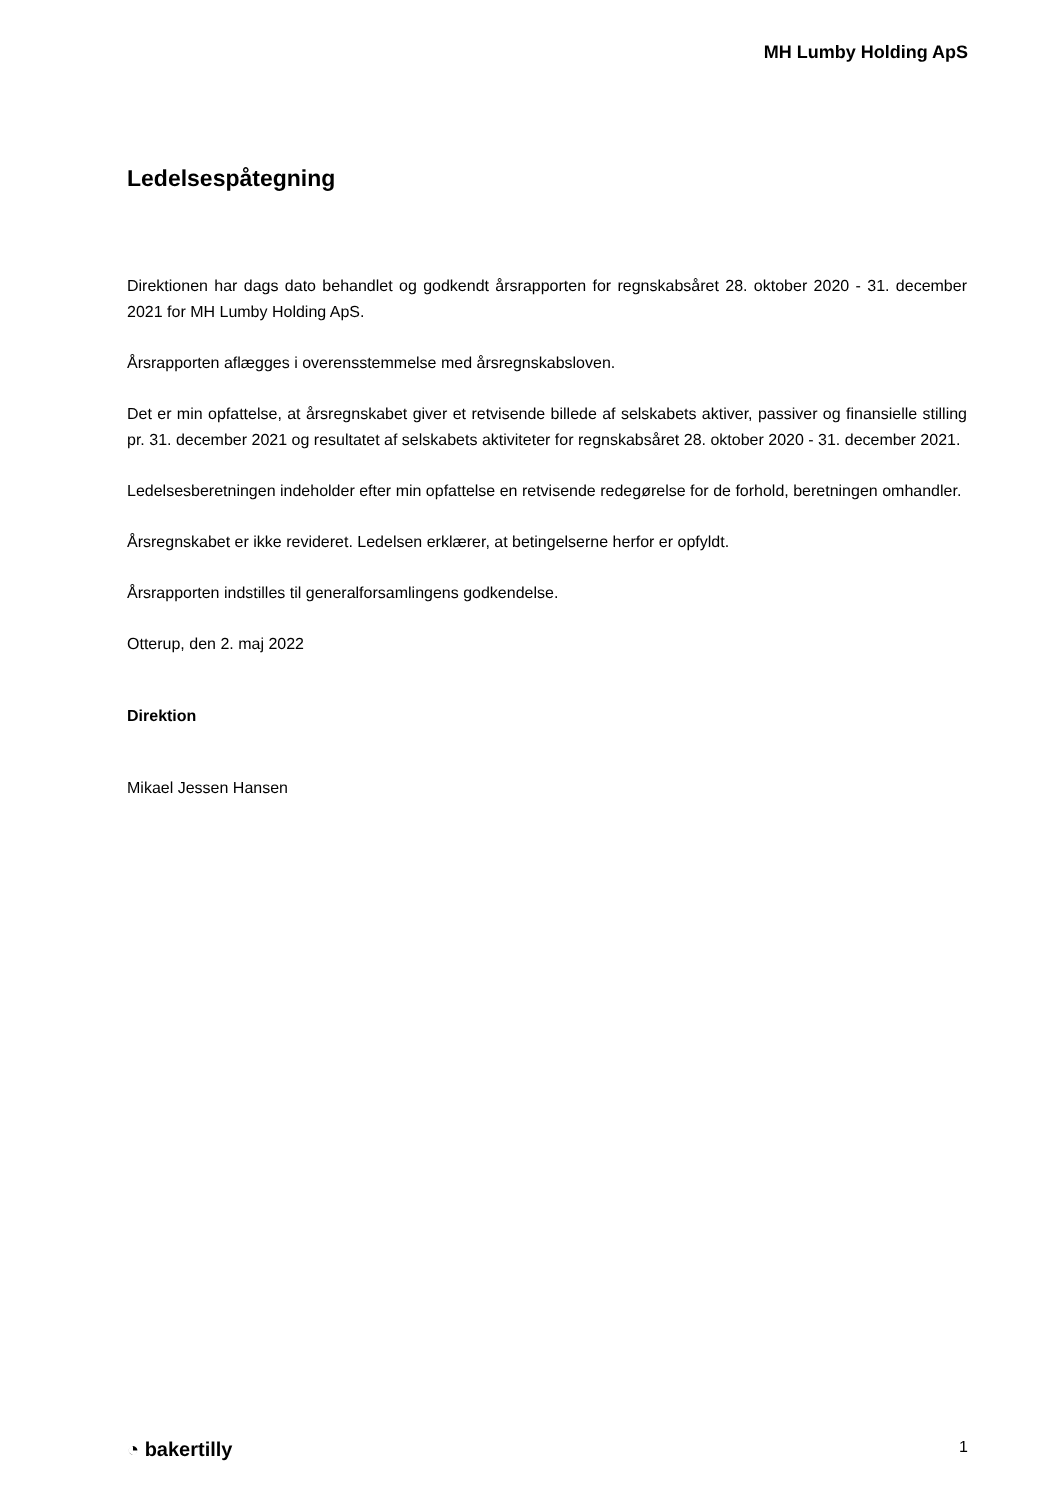MH Lumby Holding ApS
Ledelsespåtegning
Direktionen har dags dato behandlet og godkendt årsrapporten for regnskabsåret 28. oktober 2020 - 31. december 2021 for MH Lumby Holding ApS.
Årsrapporten aflægges i overensstemmelse med årsregnskabsloven.
Det er min opfattelse, at årsregnskabet giver et retvisende billede af selskabets aktiver, passiver og finansielle stilling pr. 31. december 2021 og resultatet af selskabets aktiviteter for regnskabsåret 28. oktober 2020 - 31. december 2021.
Ledelsesberetningen indeholder efter min opfattelse en retvisende redegørelse for de forhold, beretningen omhandler.
Årsregnskabet er ikke revideret. Ledelsen erklærer, at betingelserne herfor er opfyldt.
Årsrapporten indstilles til generalforsamlingens godkendelse.
Otterup, den 2. maj 2022
Direktion
Mikael Jessen Hansen
◔ bakertilly 1